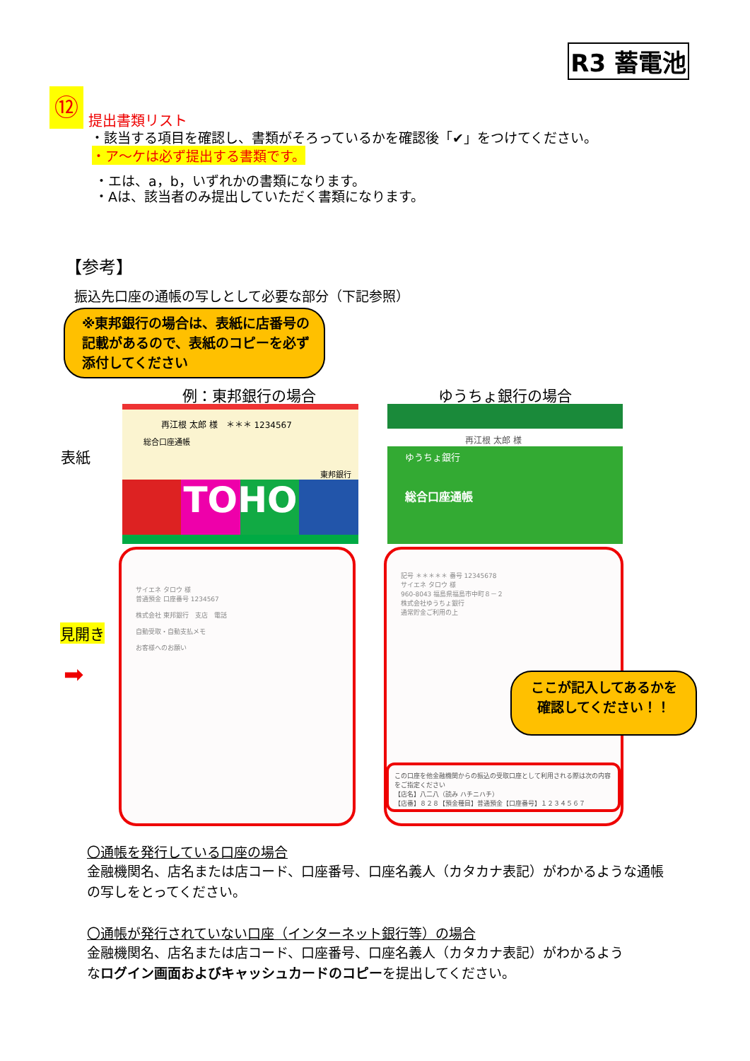R3 蓄電池
⑫
提出書類リスト
・該当する項目を確認し、書類がそろっているかを確認後「✔」をつけてください。
・ア～ケは必ず提出する書類です。
・エは、a，b，いずれかの書類になります。
・Aは、該当者のみ提出していただく書類になります。
【参考】
振込先口座の通帳の写しとして必要な部分（下記参照）
※東邦銀行の場合は、表紙に店番号の
記載があるので、表紙のコピーを必ず
添付してください
例：東邦銀行の場合 ゆうちょ銀行の場合
表紙
再江根 太郎 様　＊＊＊ 1234567
総合口座通帳
東邦銀行
TOHO
再江根 太郎 様
ゆうちょ銀行
総合口座通帳
見開き
➡
サイエネ タロウ 様
普通預金 口座番号 1234567
株式会社 東邦銀行　支店　電話
自動受取・自動支払メモ
お客様へのお願い
記号 ＊＊＊＊＊ 番号 12345678
サイエネ タロウ 様
960-8043 福島県福島市中町８－２
株式会社ゆうちょ銀行
通常貯金ご利用の上
この口座を他金融機関からの振込の受取口座として利用される際は次の内容をご指定ください
【店名】八二八（読み ハチニハチ）
【店番】８２８【預金種目】普通預金【口座番号】１２３４５６７
ここが記入してあるかを
確認してください！！
〇通帳を発行している口座の場合
金融機関名、店名または店コード、口座番号、口座名義人（カタカナ表記）がわかるような通帳
の写しをとってください。
〇通帳が発行されていない口座（インターネット銀行等）の場合
金融機関名、店名または店コード、口座番号、口座名義人（カタカナ表記）がわかるよう
なログイン画面およびキャッシュカードのコピーを提出してください。